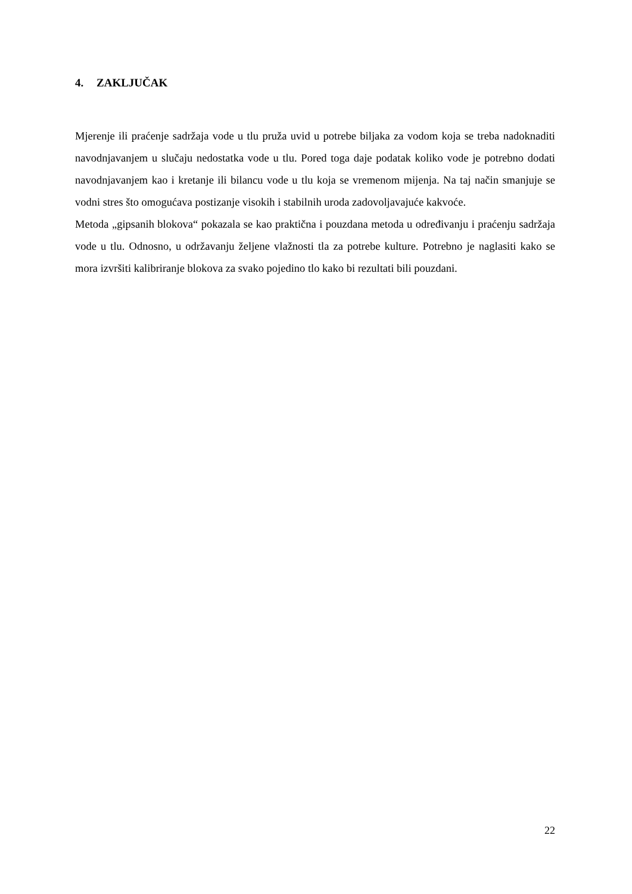4. ZAKLJUČAK
Mjerenje ili praćenje sadržaja vode u tlu pruža uvid u potrebe biljaka za vodom koja se treba nadoknaditi navodnjavanjem u slučaju nedostatka vode u tlu. Pored toga daje podatak koliko vode je potrebno dodati navodnjavanjem kao i kretanje ili bilancu vode u tlu koja se vremenom mijenja. Na taj način smanjuje se vodni stres što omogućava postizanje visokih i stabilnih uroda zadovoljavajuće kakvoće.
Metoda „gipsanih blokova“ pokazala se kao praktična i pouzdana metoda u određivanju i praćenju sadržaja vode u tlu. Odnosno, u održavanju željene vlažnosti tla za potrebe kulture. Potrebno je naglasiti kako se mora izvršiti kalibriranje blokova za svako pojedino tlo kako bi rezultati bili pouzdani.
22